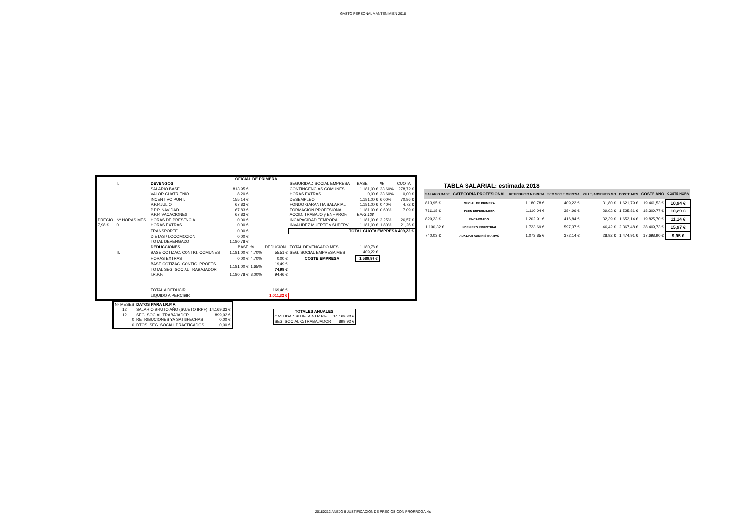GASTO PERSONAL MANTENIMIEN 2018
OFICIAL DE PRIMERA
| | I. | DEVENGOS | | | | SEGURIDAD SOCIAL EMPRESA | BASE | % | CUOTA |
| | | SALARIO BASE VALOR CUATRIENIO | 813,95 € 8,20 € | | | CONTINGENCIAS COMUNES HORAS EXTRAS | 1.181,00 € 0,00 € | 23,60% 23,60% | 278,72 € 0,00 € |
| | | INCENTIVO PUNT. | 155,14 € | | | DESEMPLEO | 1.181,00 € | 6,00% | 70,86 € |
| | | P.P.P.JULIO | 67,83 € | | | FONDO GARANTIA SALARIAL | 1.181,00 € | 0,40% | 4,72 € |
| | | P.P.P. NAVIDAD | 67,83 € | | | FORMACION PROFESIONAL | 1.181,00 € | 0,60% | 7,09 € |
| | | P.P.P. VACACIONES | 67,83 € | | | ACCID. TRABAJO y ENF.PROF. | EPIG.108 | | |
| PRECIO | Nº HORAS MES | HORAS DE PRESENCIA | 0,00 € | | | INCAPACIDAD TEMPORAL | 1.181,00 € | 2,25% | 26,57 € |
| 7,98 € | 0 | HORAS EXTRAS | 0,00 € | | | INVALIDEZ MUERTE y SUPERV. | 1.181,00 € | 1,80% | 21,26 € |
| | | TRANSPORTE | 0,00 € | | | TOTAL CUOTA EMPRESA 409,22 € | | | |
| | | DIETAS / LOCOMOCION | 0,00 € | | | | | | |
| | | TOTAL DEVENGADO | 1.180,78 € | | | | | | |
| | | DEDUCCIONES | BASE | % | DEDUCION | TOTAL DEVENGADO MES | 1.180,78 € | | |
| | II. | BASE COTIZAC. CONTIG. COMUNES | 1.181,00 € | 4,70% | 55,51 € | SEG. SOCIAL EMPRESA MES | 409,22 € | | |
| | | HORAS EXTRAS | 0,00 € | 4,70% | 0,00 € | COSTE EMPRESA | 1.589,99 € | | |
| | | BASE COTIZAC. CONTIG. PROFES. TOTAL SEG. SOCIAL TRABAJADOR | 1.181,00 € | 1,65% | 19,49 € 74,99 € | | | | |
| | | I.R.P.F. | 1.180,78 € | 8,00% | 94,46 € | | | | |
| | | TOTAL A DEDUCIR | | | 169,46 € | | | | |
| | | LIQUIDO A PERCIBIR | | | 1.011,32 € | | | | |
| Nº MESES | DATOS PARA I.R.P.F. | |
| 12 | SALARIO BRUTO AÑO (SUJETO IRPF) | 14.169,33 € |
| 12 | SEG. SOCIAL TRABAJADOR | 899,92 € |
| 0 | RETRIBUCIONES YA SATISFECHAS | 0,00 € |
| 0 | DTOS. SEG. SOCIAL PRACTICADOS | 0,00 € |
| TOTALES ANUALES | |
| --- | --- |
| CANTIDAD SUJETA A I.R.P.F. | 14.169,33 € |
| SEG. SOCIAL C/TRABAJADOR | 899,92 € |
TABLA SALARIAL: estimada 2018
| SALARIO BASE | CATEGORIA PROFESIONAL | RETRIBUCIO N BRUTA | SEG.SOC.E MPRESA | 2% I.T./ABSENTIS MO | COSTE MES | COSTE AÑO | COSTE HORA |
| --- | --- | --- | --- | --- | --- | --- | --- |
| 813,95 € | OFICIAL DE PRIMERA | 1.180,78 € | 409,22 € | 31,80 € | 1.621,79 € | 19.461,53 € | 10,94 € |
| 766,18 € | PEON ESPECIALISTA | 1.110,94 € | 384,96 € | 29,92 € | 1.525,81 € | 18.309,77 € | 10,29 € |
| 829,23 € | ENCARGADO | 1.202,91 € | 416,84 € | 32,39 € | 1.652,14 € | 19.825,70 € | 11,14 € |
| 1.190,32 € | INGENIERO INDUSTRIAL | 1.723,69 € | 597,37 € | 46,42 € | 2.367,48 € | 28.409,73 € | 15,97 € |
| 740,03 € | AUXILIAR ADMINISTRATIVO | 1.073,85 € | 372,14 € | 28,92 € | 1.474,91 € | 17.698,90 € | 9,95 € |
20180212 ANEJO II JUSTIFICACION DE PRECIOS CON PRORROGA.xls